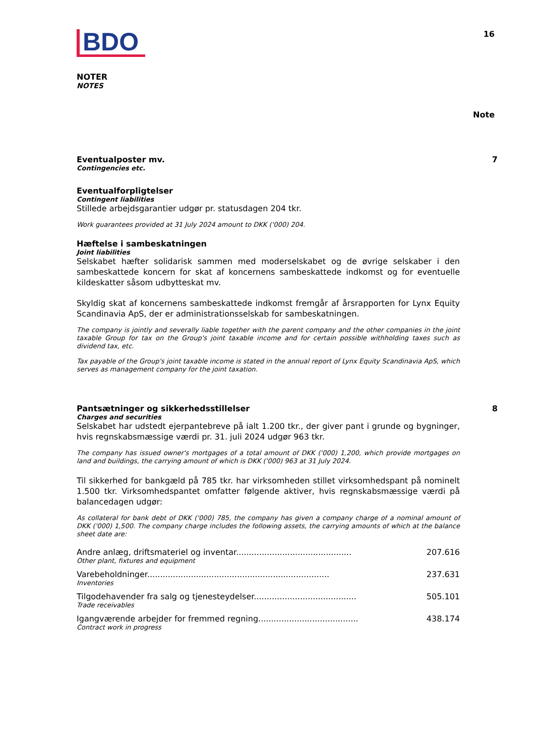BDO
16
NOTER
NOTES
Note
Eventualposter mv. 7
Contingencies etc.
Eventualforpligtelser
Contingent liabilities
Stillede arbejdsgarantier udgør pr. statusdagen 204 tkr.
Work guarantees provided at 31 July 2024 amount to DKK ('000) 204.
Hæftelse i sambeskatningen
Joint liabilities
Selskabet hæfter solidarisk sammen med moderselskabet og de øvrige selskaber i den sambeskattede koncern for skat af koncernens sambeskattede indkomst og for eventuelle kildeskatter såsom udbytteskat mv.
Skyldig skat af koncernens sambeskattede indkomst fremgår af årsrapporten for Lynx Equity Scandinavia ApS, der er administrationsselskab for sambeskatningen.
The company is jointly and severally liable together with the parent company and the other companies in the joint taxable Group for tax on the Group's joint taxable income and for certain possible withholding taxes such as dividend tax, etc.
Tax payable of the Group's joint taxable income is stated in the annual report of Lynx Equity Scandinavia ApS, which serves as management company for the joint taxation.
Pantsætninger og sikkerhedsstillelser 8
Charges and securities
Selskabet har udstedt ejerpantebreve på ialt 1.200 tkr., der giver pant i grunde og bygninger, hvis regnskabsmæssige værdi pr. 31. juli 2024 udgør 963 tkr.
The company has issued owner's mortgages of a total amount of DKK ('000) 1,200, which provide mortgages on land and buildings, the carrying amount of which is DKK ('000) 963 at 31 July 2024.
Til sikkerhed for bankgæld på 785 tkr. har virksomheden stillet virksomhedspant på nominelt 1.500 tkr. Virksomhedspantet omfatter følgende aktiver, hvis regnskabsmæssige værdi på balancedagen udgør:
As collateral for bank debt of DKK ('000) 785, the company has given a company charge of a nominal amount of DKK ('000) 1,500. The company charge includes the following assets, the carrying amounts of which at the balance sheet date are:
| Andre anlæg, driftsmateriel og inventar............................................. | 207.616 |
| Other plant, fixtures and equipment | |
| Varebeholdninger....................................................................... | 237.631 |
| Inventories | |
| Tilgodehavender fra salg og tjenesteydelser........................................ | 505.101 |
| Trade receivables | |
| Igangværende arbejder for fremmed regning....................................... | 438.174 |
| Contract work in progress | |